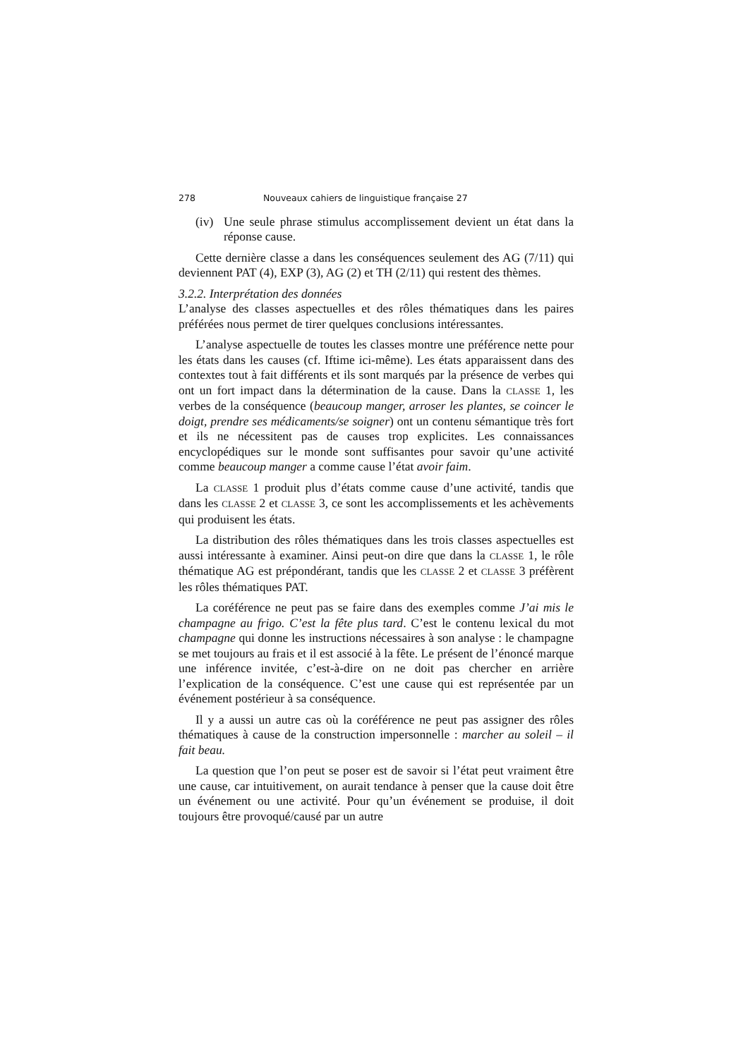278 Nouveaux cahiers de linguistique française 27
(iv) Une seule phrase stimulus accomplissement devient un état dans la réponse cause.
Cette dernière classe a dans les conséquences seulement des AG (7/11) qui deviennent PAT (4), EXP (3), AG (2) et TH (2/11) qui restent des thèmes.
3.2.2. Interprétation des données
L’analyse des classes aspectuelles et des rôles thématiques dans les paires préférées nous permet de tirer quelques conclusions intéressantes.
L’analyse aspectuelle de toutes les classes montre une préférence nette pour les états dans les causes (cf. Iftime ici-même). Les états apparaissent dans des contextes tout à fait différents et ils sont marqués par la présence de verbes qui ont un fort impact dans la détermination de la cause. Dans la CLASSE 1, les verbes de la conséquence (beaucoup manger, arroser les plantes, se coincer le doigt, prendre ses médicaments/se soigner) ont un contenu sémantique très fort et ils ne nécessitent pas de causes trop explicites. Les connaissances encyclopédiques sur le monde sont suffisantes pour savoir qu’une activité comme beaucoup manger a comme cause l’état avoir faim.
La CLASSE 1 produit plus d’états comme cause d’une activité, tandis que dans les CLASSE 2 et CLASSE 3, ce sont les accomplissements et les achèvements qui produisent les états.
La distribution des rôles thématiques dans les trois classes aspectuelles est aussi intéressante à examiner. Ainsi peut-on dire que dans la CLASSE 1, le rôle thématique AG est prépondérant, tandis que les CLASSE 2 et CLASSE 3 préfèrent les rôles thématiques PAT.
La coréférence ne peut pas se faire dans des exemples comme J’ai mis le champagne au frigo. C’est la fête plus tard. C’est le contenu lexical du mot champagne qui donne les instructions nécessaires à son analyse : le champagne se met toujours au frais et il est associé à la fête. Le présent de l’énoncé marque une inférence invitée, c’est-à-dire on ne doit pas chercher en arrière l’explication de la conséquence. C’est une cause qui est représentée par un événement postérieur à sa conséquence.
Il y a aussi un autre cas où la coréférence ne peut pas assigner des rôles thématiques à cause de la construction impersonnelle : marcher au soleil – il fait beau.
La question que l’on peut se poser est de savoir si l’état peut vraiment être une cause, car intuitivement, on aurait tendance à penser que la cause doit être un événement ou une activité. Pour qu’un événement se produise, il doit toujours être provoqué/causé par un autre